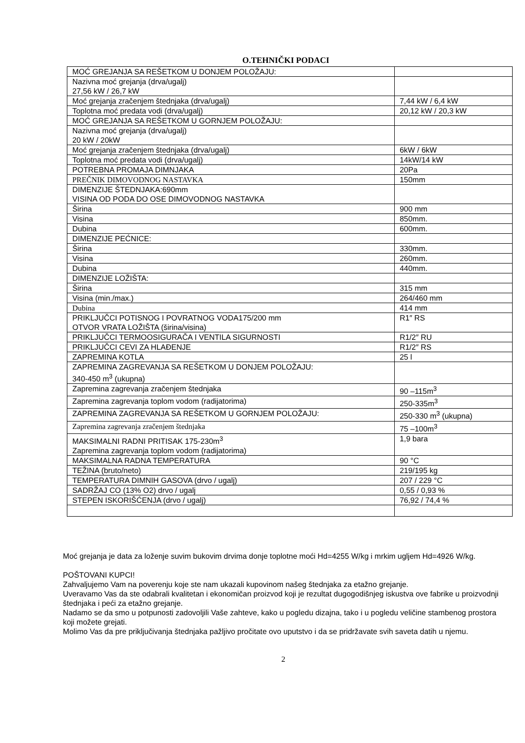O.TEHNIČKI PODACI
| MOĆ GREJANJA SA REŠETKOM U DONJEM POLOŽAJU: | |
| Nazivna moć grejanja (drva/ugalj) 27,56 kW / 26,7 kW | |
| Moć grejanja zračenjem štednjaka (drva/ugalj) | 7,44 kW / 6,4 kW |
| Toplotna moć predata vodi (drva/ugalj) | 20,12 kW / 20,3 kW |
| MOĆ GREJANJA SA REŠETKOM U GORNJEM POLOŽAJU: | |
| Nazivna moć grejanja (drva/ugalj) 20 kW / 20kW | |
| Moć grejanja zračenjem štednjaka (drva/ugalj) | 6kW / 6kW |
| Toplotna moć predata vodi (drva/ugalj) | 14kW/14 kW |
| POTREBNA PROMAJA DIMNJAKA | 20Pa |
| PREČNIK DIMOVODNOG NASTAVKA | 150mm |
| DIMENZIJE ŠTEDNJAKA:690mm VISINA OD PODA DO OSE DIMOVODNOG NASTAVKA | |
| Širina | 900 mm |
| Visina | 850mm. |
| Dubina | 600mm. |
| DIMENZIJE PEĆNICE: | |
| Širina | 330mm. |
| Visina | 260mm. |
| Dubina | 440mm. |
| DIMENZIJE LOŽIŠTA: | |
| Širina | 315 mm |
| Visina (min./max.) | 264/460 mm |
| Dubina | 414 mm |
| PRIKLJUČCI POTISNOG I POVRATNOG VODA175/200 mm OTVOR VRATA LOŽIŠTA (širina/visina) | R1″ RS |
| PRIKLJUČCI TERMOOSIGURAČA I VENTILA SIGURNOSTI | R1/2″ RU |
| PRIKLJUČCI CEVI ZA HLAĐENJE | R1/2″ RS |
| ZAPREMINA KOTLA | 25 l |
| ZAPREMINA ZAGREVANJA SA REŠETKOM U DONJEM POLOŽAJU: 340-450 m<sup>3</sup> (ukupna) | |
| Zapremina zagrevanja zračenjem štednjaka | 90 –115m<sup>3</sup> |
| Zapremina zagrevanja toplom vodom (radijatorima) | 250-335m<sup>3</sup> |
| ZAPREMINA ZAGREVANJA SA REŠETKOM U GORNJEM POLOŽAJU: | 250-330 m<sup>3</sup> (ukupna) |
| Zapremina zagrevanja zračenjem štednjaka | 75 –100m<sup>3</sup> |
| MAKSIMALNI RADNI PRITISAK 175-230m<sup>3</sup> Zapremina zagrevanja toplom vodom (radijatorima) | 1,9 bara |
| MAKSIMALNA RADNA TEMPERATURA | 90 °C |
| TEŽINA (bruto/neto) | 219/195 kg |
| TEMPERATURA DIMNIH GASOVA (drvo / ugalj) | 207 / 229 °C |
| SADRŽAJ CO (13% O2) drvo / ugalj | 0,55 / 0,93 % |
| STEPEN ISKORIŠĆENJA (drvo / ugalj) | 76,92 / 74,4 % |
Moć grejanja je data za loženje suvim bukovim drvima donje toplotne moći Hd=4255 W/kg i mrkim ugljem Hd=4926 W/kg.
POŠTOVANI KUPCI!
Zahvaljujemo Vam na poverenju koje ste nam ukazali kupovinom našeg štednjaka za etažno grejanje.
Uveravamo Vas da ste odabrali kvalitetan i ekonomičan proizvod koji je rezultat dugogodišnjeg iskustva ove fabrike u proizvodnji štednjaka i peći za etažno grejanje.
Nadamo se da smo u potpunosti zadovoljili Vaše zahteve, kako u pogledu dizajna, tako i u pogledu veličine stambenog prostora koji možete grejati.
Molimo Vas da pre priključivanja štednjaka pažljivo pročitate ovo uputstvo i da se pridržavate svih saveta datih u njemu.
2